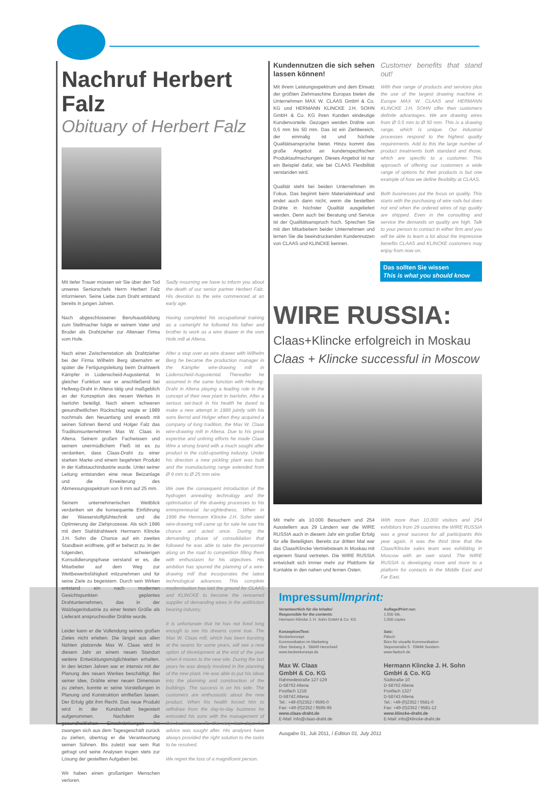Nachruf Herbert Falz
Obituary of Herbert Falz
Mit tiefer Trauer müssen wir Sie über den Tod unseres Seniorschefs Herrn Herbert Falz informieren. Seine Liebe zum Draht entstand bereits in jungen Jahren.
Nach abgeschlossener Berufsausbildung zum Stellmacher folgte er seinem Vater und Bruder als Drahtzieher zur Altenaer Firma vom Hofe.
Nach einer Zwischenstation als Drahtzieher bei der Firma Wilhelm Berg übernahm er später die Fertigungsleitung beim Drahtwerk Kämpfer in Lüdenscheid-Augustental. In gleicher Funktion war er anschließend bei Hellweg-Draht in Altena tätig und maßgeblich an der Konzeption des neuen Werkes in Iserlohn beteiligt. Nach einem schweren gesundheitlichen Rückschlag wagte er 1989 nochmals den Neuanfang und erwarb mit seinen Söhnen Bernd und Holger Falz das Traditionsunternehmen Max W. Claas in Altena. Seinem großen Fachwissen und seinem unermüdlichem Fleiß ist es zu verdanken, dass Claas-Draht zu einer starken Marke und einem begehrten Produkt in der Kaltstauchindustrie wurde. Unter seiner Leitung entstanden eine neue Beizanlage und die Erweiterung des Abmessungsspektrum von 9 mm auf 25 mm.
Seinem unternehmerischen Weitblick verdanken wir die konsequente Einführung der Wasserstoffglühtechnik und die Optimierung der Ziehprozesse. Als sich 1996 mit dem Stahldrahtwerk Hermann Klincke J.H. Sohn die Chance auf ein zweites Standbein eröffnete, griff er beherzt zu. In der folgenden, schwierigen Konsolidierungsphase verstand er es, die Mitarbeiter auf dem Weg zur Wettbewerbsfähigkeit mitzunehmen und für seine Ziele zu begeistern. Durch sein Wirken entstand ein nach modernen Gesichtspunkten geplantes Drahtunternehmen, das in der Walzlagerindustrie zu einer festen Größe als Lieferant anspruchsvoller Drähte wurde.
Leider kann er die Vollendung seines großen Zieles nicht erleben. Die längst aus allen Nähten platzende Max W. Claas wird in diesem Jahr an einem neuen Standort weitere Entwicklungsmöglichkeiten erhalten. In den letzten Jahren war er intensiv mit der Planung des neuen Werkes beschäftigt. Bei seiner Idee, Drähte einer neuen Dimension zu ziehen, konnte er seine Vorstellungen in Planung und Konstruktion einfließen lassen. Der Erfolg gibt ihm Recht. Das neue Produkt wird in der Kundschaft begeistert aufgenommen. Nachdem die gesundheitlichen Einschränkungen ihn zwangen sich aus dem Tagesgeschäft zurück zu ziehen, übertrug er die Verantwortung seinen Söhnen. Bis zuletzt war sein Rat gefragt und seine Analysen trugen stets zur Lösung der gestellten Aufgaben bei.
Wir haben einen großartigen Menschen verloren.
Sadly mourning we have to inform you about the death of our senior partner Herbert Falz. His devotion to the wire commenced at an early age.
Having completed his occupational training as a cartwright he followed his father and brother to work as a wire drawer in the vom Hofe mill at Altena.
After a stop over as wire drawer with Wilhelm Berg he became the production manager in the Kämpfer wire-drawing mill in Lüdenscheid-Augustental. Thereafter he assumed in the same function with Hellweg-Draht in Altena playing a leading role in the concept of their new plant in Iserlohn. After a serious set-back in his health he dared to make a new attempt in 1989 jointly with his sons Bernd and Holger when they acquired a company of long tradition, the Max W. Claas wire-drawing mill in Altena. Due to his great expertise and untiring efforts he made Claas Wire a strong brand with a much sought after product in the cold-upsetting industry. Under his direction a new pickling plant was built and the manufacturing range extended from Ø 9 mm to Ø 25 mm wire.
We owe the consequent introduction of the hydrogen annealing technology and the optimisation of the drawing processes to his entrepreneurial far-sightedness. When in 1996 the Hermann Klincke J.H. Sohn steel wire-drawing mill came up for sale he saw his chance and acted once. During the demanding phase of consolidation that followed he was able to take the personnel along on the road to competition filling them with enthusiasm for his objectives. His ambition has spurred the planning of a wire-drawing mill that incorporates the latest technological advances. This complete modernisation has laid the ground for CLAAS and KLINCKE to become the renowned supplier of demanding wires in the antifriction bearing industry.
It is unfortunate that he has not lived long enough to see his dreams come true. The Max W. Claas mill, which has been bursting at the seams for some years, will see a new option of development at the end of the year when it moves to the new site. During the last years he was deeply involved in the planning of the new plant. He was able to put his ideas into the planning and construction of the buildings. The success is on his side. The customers are enthusiastic about the new product. When his health forced him to withdraw from the day-to-day business he entrusted his sons with the management of the businesses. To the very last days his advice was sought after. His analyses have always provided the right solution to the tasks to be resolved.
We regret the loss of a magnificent person.
Kundennutzen die sich sehen lassen können!
Mit ihrem Leistungsspektrum und dem Einsatz der größten Ziehmaschine Europas bieten die Unternehmen MAX W. CLAAS GmbH & Co. KG und HERMANN KLINCKE J.H. SOHN GmbH & Co. KG ihren Kunden eindeutige Kundenvorteile. Gezogen werden Drähte von 0,5 mm bis 50 mm. Das ist ein Ziehbereich, der einmalig ist und höchste Qualitätsansprüche bietet. Hinzu kommt das große Angebot an kundenspezifischen Produktaufmachungen. Dieses Angebot ist nur ein Beispiel dafür, wie bei CLAAS Flexibilität verstanden wird.
Qualität steht bei beiden Unternehmen im Fokus. Das beginnt beim Materialeinkauf und endet auch dann nicht, wenn die bestellten Drähte in höchster Qualität ausgeliefert werden. Denn auch bei Beratung und Service ist der Qualitätsanspruch hoch. Sprechen Sie mit den Mitarbeitern beider Unternehmen und lernen Sie die beeindruckenden Kundennutzen von CLAAS und KLINCKE kennen.
Customer benefits that stand out!
With their range of products and services plus the use of the largest drawing machine in Europe MAX W. CLAAS and HERMANN KLINCKE J.H. SOHN offer their customers definite advantages. We are drawing wires from Ø 0.5 mm to Ø 50 mm. This is a drawing range, which is unique. Our industrial processes respond to the highest quality requirements. Add to this the large number of product treatments both standard and those, which are specific to a customer. This approach of offering our customers a wide range of options for their products is but one example of how we define flexibility at CLAAS.
Both businesses put the focus on quality. This starts with the purchasing of wire rods but does not end when the ordered wires of top quality are shipped. Even in the consulting and service the demands on quality are high. Talk to your person to contact in either firm and you will be able to learn a lot about the impressive benefits CLAAS and KLINCKE customers may enjoy from now on.
Das sollten Sie wissen
This is what you should know
WIRE RUSSIA:
Claas+Klincke erfolgreich in Moskau
Claas + Klincke successful in Moscow
Mit mehr als 10.000 Besuchern und 254 Ausstellern aus 29 Ländern war die WIRE RUSSIA auch in diesem Jahr ein großer Erfolg für alle Beteiligten. Bereits zur dritten Mal war das Claas/Klincke Vertriebsteam in Moskau mit eigenem Stand vertreten. Die WIRE RUSSIA entwickelt sich immer mehr zur Plattform für Kontakte in den nahen und fernen Osten.
With more than 10.000 visitors and 254 exhibitors from 29 countries the WIRE RUSSIA was a great success for all participants this year again. It was the third time that the Claas/Klincke sales team was exhibiting in Moscow with an own stand. The WIRE RUSSIA is developing more and more to a platform for contacts in the Middle East and Far East.
Impressum/Imprint:
Verantwortlich für die Inhalte/
Responsible for the contents:
Hermann Klincke J. H. Sohn GmbH & Co. KG
Konzeption/Text:
Beckerkonzept
Kommunikation im Marketing
Ober Stuberg 3 · 58849 Herscheid
www.beckerkonzept.de
Max W. Claas
GmbH & Co. KG
Rahmedestraße 127-129
D-58762 Altena
Postfach 1218
D-58742 Altena
Tel.: +49-(0)2352 / 9595-0
Fax: +49-(0)2352 / 9595-95
www.claas-draht.de
E-Mail: info@claas-draht.de
Auflage/Print run:
1.500 Stk.
1,500 copies
Satz:
Fälsch
Büro für visuelle Kommunikation
Siepenstraße 5 · 59846 Sundern
www.faelsch.de
Hermann Klincke J. H. Sohn
GmbH & Co. KG
Südstraße 10
D-58762 Altena
Postfach 1327
D-58743 Altena
Tel.: +49-(0)2352 / 9581-0
Fax: +49-(0)2352 / 9581-12
www.klincke-draht.de
E-Mail: info@klincke-draht.de
Ausgabe 01, Juli 2011, / Edition 01, July 2011